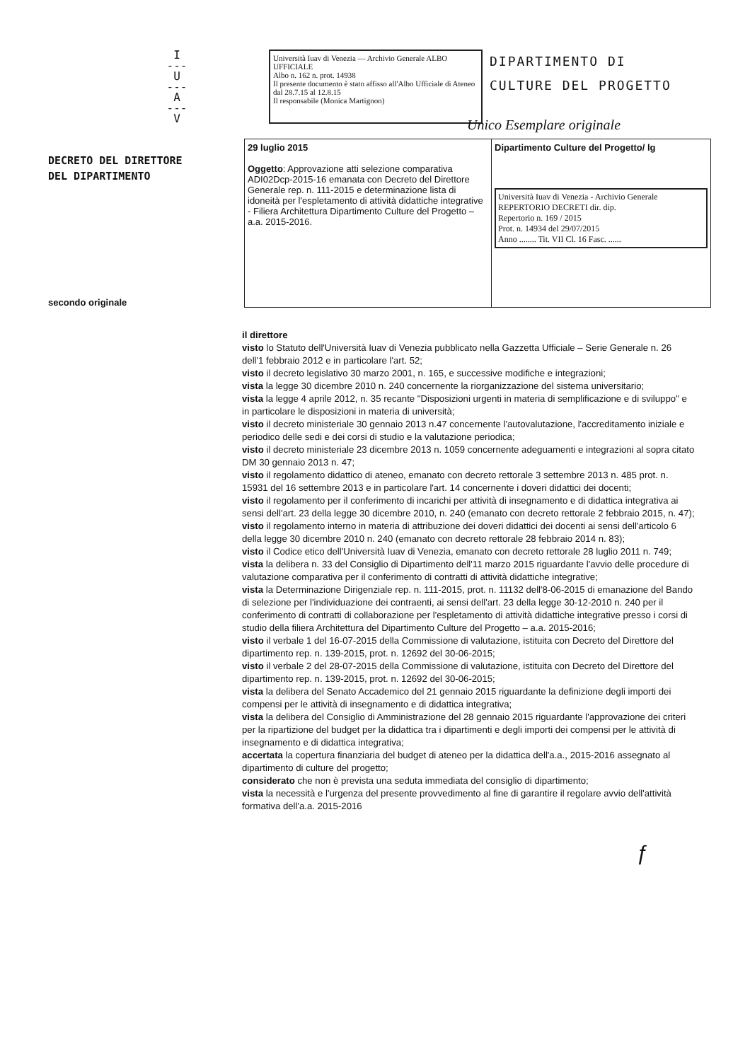I
---
U
---
A
---
V
Università Iuav di Venezia — Archivio Generale ALBO UFFICIALE
Albo n. 162 n. prot. 14938
Il presente documento è stato affisso all'Albo Ufficiale di Ateneo
dal 28.7.15 al 12.8.15
Il responsabile (Monica Martignon)
DIPARTIMENTO DI
CULTURE DEL PROGETTO
Unico Esemplare originale
DECRETO DEL DIRETTORE
DEL DIPARTIMENTO
secondo originale
| 29 luglio 2015 Oggetto : Approvazione atti selezione comparativa ADI02Dcp-2015-16 emanata con Decreto del Direttore Generale rep. n. 111-2015 e determinazione lista di idoneità per l'espletamento di attività didattiche integrative - Filiera Architettura Dipartimento Culture del Progetto – a.a. 2015-2016. | Dipartimento Culture del Progetto/ lg Università Iuav di Venezia - Archivio Generale REPERTORIO DECRETI dir. dip. Repertorio n. 169 / 2015 Prot. n. 14934 del 29/07/2015 Anno ........ Tit. VII Cl. 16 Fasc. ...... |
il direttore
visto lo Statuto dell'Università Iuav di Venezia pubblicato nella Gazzetta Ufficiale – Serie Generale n. 26 dell'1 febbraio 2012 e in particolare l'art. 52;
visto il decreto legislativo 30 marzo 2001, n. 165, e successive modifiche e integrazioni;
vista la legge 30 dicembre 2010 n. 240 concernente la riorganizzazione del sistema universitario;
vista la legge 4 aprile 2012, n. 35 recante "Disposizioni urgenti in materia di semplificazione e di sviluppo" e in particolare le disposizioni in materia di università;
visto il decreto ministeriale 30 gennaio 2013 n.47 concernente l'autovalutazione, l'accreditamento iniziale e periodico delle sedi e dei corsi di studio e la valutazione periodica;
visto il decreto ministeriale 23 dicembre 2013 n. 1059 concernente adeguamenti e integrazioni al sopra citato DM 30 gennaio 2013 n. 47;
visto il regolamento didattico di ateneo, emanato con decreto rettorale 3 settembre 2013 n. 485 prot. n. 15931 del 16 settembre 2013 e in particolare l'art. 14 concernente i doveri didattici dei docenti;
visto il regolamento per il conferimento di incarichi per attività di insegnamento e di didattica integrativa ai sensi dell'art. 23 della legge 30 dicembre 2010, n. 240 (emanato con decreto rettorale 2 febbraio 2015, n. 47);
visto il regolamento interno in materia di attribuzione dei doveri didattici dei docenti ai sensi dell'articolo 6 della legge 30 dicembre 2010 n. 240 (emanato con decreto rettorale 28 febbraio 2014 n. 83);
visto il Codice etico dell'Università Iuav di Venezia, emanato con decreto rettorale 28 luglio 2011 n. 749;
vista la delibera n. 33 del Consiglio di Dipartimento dell'11 marzo 2015 riguardante l'avvio delle procedure di valutazione comparativa per il conferimento di contratti di attività didattiche integrative;
vista la Determinazione Dirigenziale rep. n. 111-2015, prot. n. 11132 dell'8-06-2015 di emanazione del Bando di selezione per l'individuazione dei contraenti, ai sensi dell'art. 23 della legge 30-12-2010 n. 240 per il conferimento di contratti di collaborazione per l'espletamento di attività didattiche integrative presso i corsi di studio della filiera Architettura del Dipartimento Culture del Progetto – a.a. 2015-2016;
visto il verbale 1 del 16-07-2015 della Commissione di valutazione, istituita con Decreto del Direttore del dipartimento rep. n. 139-2015, prot. n. 12692 del 30-06-2015;
visto il verbale 2 del 28-07-2015 della Commissione di valutazione, istituita con Decreto del Direttore del dipartimento rep. n. 139-2015, prot. n. 12692 del 30-06-2015;
vista la delibera del Senato Accademico del 21 gennaio 2015 riguardante la definizione degli importi dei compensi per le attività di insegnamento e di didattica integrativa;
vista la delibera del Consiglio di Amministrazione del 28 gennaio 2015 riguardante l'approvazione dei criteri per la ripartizione del budget per la didattica tra i dipartimenti e degli importi dei compensi per le attività di insegnamento e di didattica integrativa;
accertata la copertura finanziaria del budget di ateneo per la didattica dell'a.a., 2015-2016 assegnato al dipartimento di culture del progetto;
considerato che non è prevista una seduta immediata del consiglio di dipartimento;
vista la necessità e l'urgenza del presente provvedimento al fine di garantire il regolare avvio dell'attività formativa dell'a.a. 2015-2016
ƒ